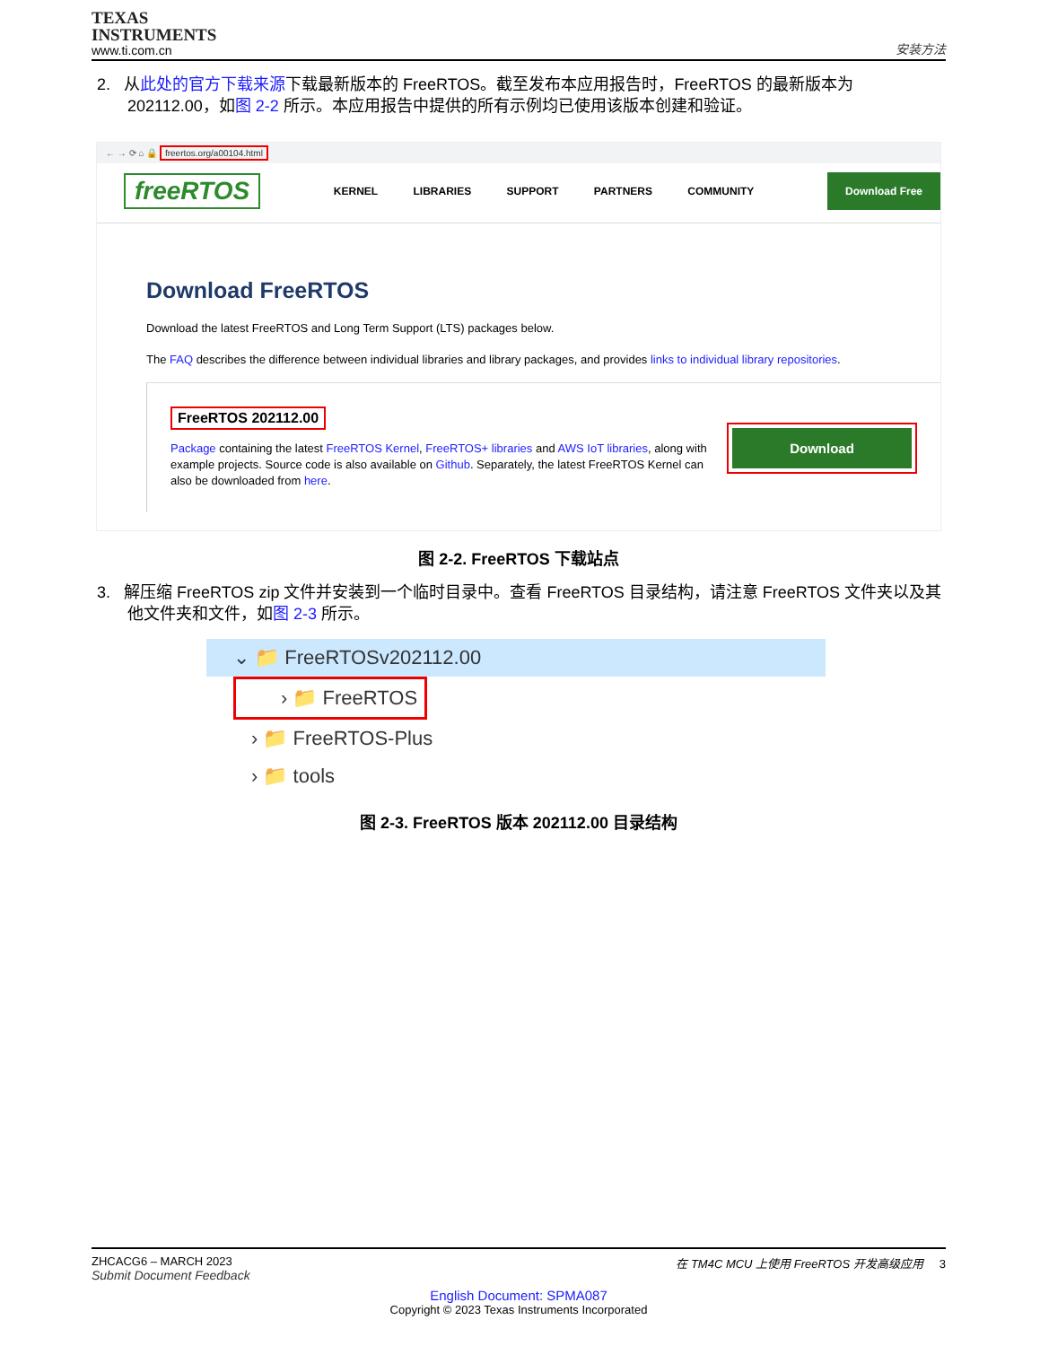TEXAS
INSTRUMENTS
www.ti.com.cn
安装方法
2. 从此处的官方下载来源下载最新版本的 FreeRTOS。截至发布本应用报告时，FreeRTOS 的最新版本为 202112.00，如图 2-2 所示。本应用报告中提供的所有示例均已使用该版本创建和验证。
← → ⟳ ⌂ 🔒 freertos.org/a00104.html
freeRTOS
KERNEL LIBRARIES SUPPORT PARTNERS COMMUNITY
Download Free
Download FreeRTOS
Download the latest FreeRTOS and Long Term Support (LTS) packages below.
The FAQ describes the difference between individual libraries and library packages, and provides links to individual library repositories.
FreeRTOS 202112.00
Package containing the latest FreeRTOS Kernel, FreeRTOS+ libraries and AWS IoT libraries, along with example projects. Source code is also available on Github. Separately, the latest FreeRTOS Kernel can also be downloaded from here.
Download
图 2-2. FreeRTOS 下载站点
3. 解压缩 FreeRTOS zip 文件并安装到一个临时目录中。查看 FreeRTOS 目录结构，请注意 FreeRTOS 文件夹以及其他文件夹和文件，如图 2-3 所示。
⌄ 📁 FreeRTOSv202112.00
› 📁 FreeRTOS
› 📁 FreeRTOS-Plus
› 📁 tools
图 2-3. FreeRTOS 版本 202112.00 目录结构
ZHCACG6 – MARCH 2023
Submit Document Feedback
在 TM4C MCU 上使用 FreeRTOS 开发高级应用 3
English Document: SPMA087
Copyright © 2023 Texas Instruments Incorporated